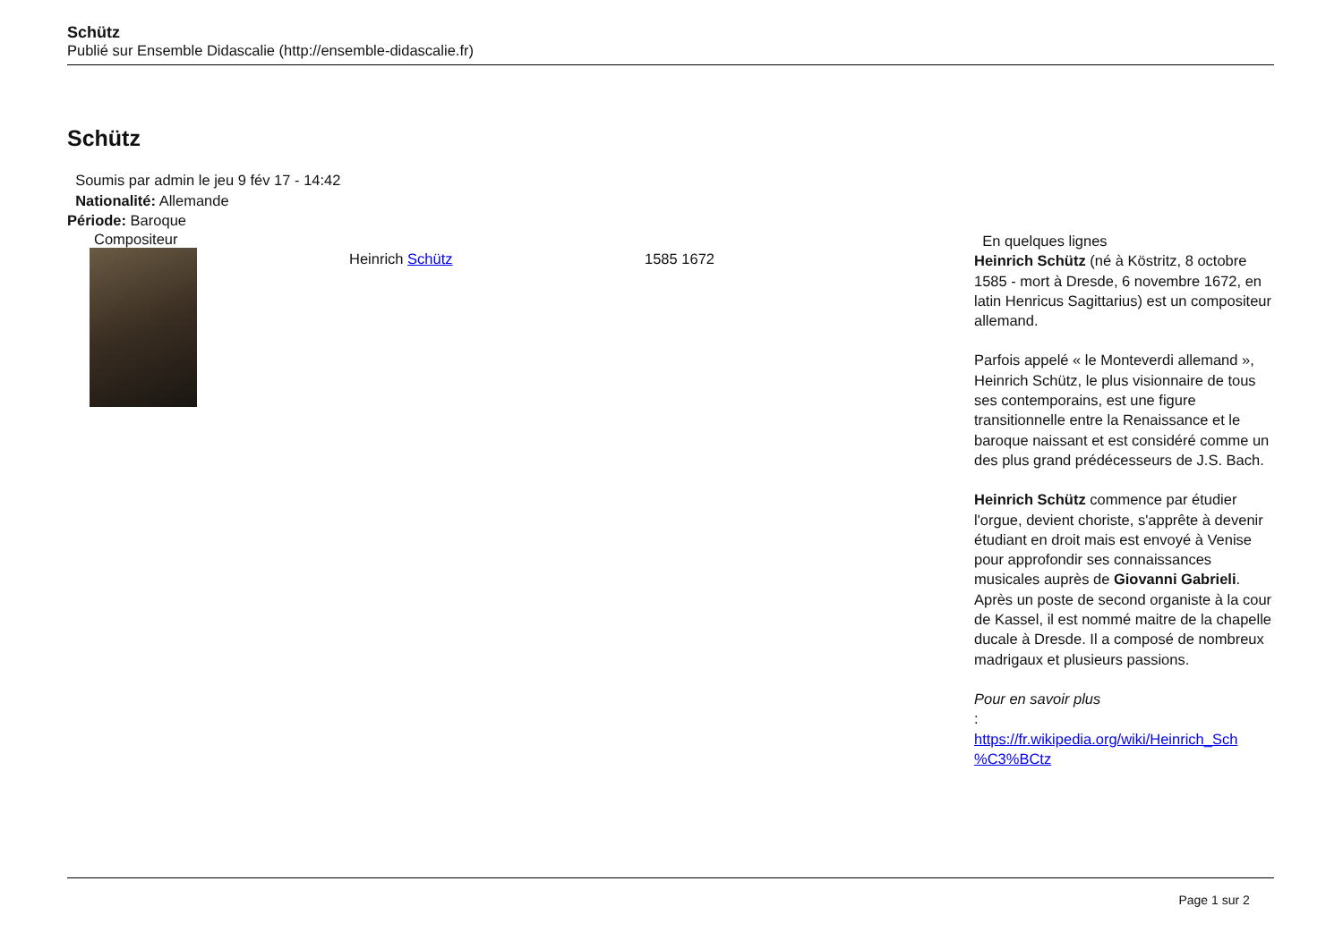Schütz
Publié sur Ensemble Didascalie (http://ensemble-didascalie.fr)
Schütz
Soumis par admin le jeu 9 fév 17 - 14:42
Nationalité: Allemande
Période: Baroque
Compositeur
Heinrich Schütz 1585 1672
En quelques lignes
Heinrich Schütz (né à Köstritz, 8 octobre 1585 - mort à Dresde, 6 novembre 1672, en latin Henricus Sagittarius) est un compositeur allemand.
Parfois appelé « le Monteverdi allemand », Heinrich Schütz, le plus visionnaire de tous ses contemporains, est une figure transitionnelle entre la Renaissance et le baroque naissant et est considéré comme un des plus grand prédécesseurs de J.S. Bach.
Heinrich Schütz commence par étudier l'orgue, devient choriste, s'apprête à devenir étudiant en droit mais est envoyé à Venise pour approfondir ses connaissances musicales auprès de Giovanni Gabrieli. Après un poste de second organiste à la cour de Kassel, il est nommé maitre de la chapelle ducale à Dresde. Il a composé de nombreux madrigaux et plusieurs passions.
Pour en savoir plus
:
https://fr.wikipedia.org/wiki/Heinrich_Sch %C3%BCtz
Page 1 sur 2